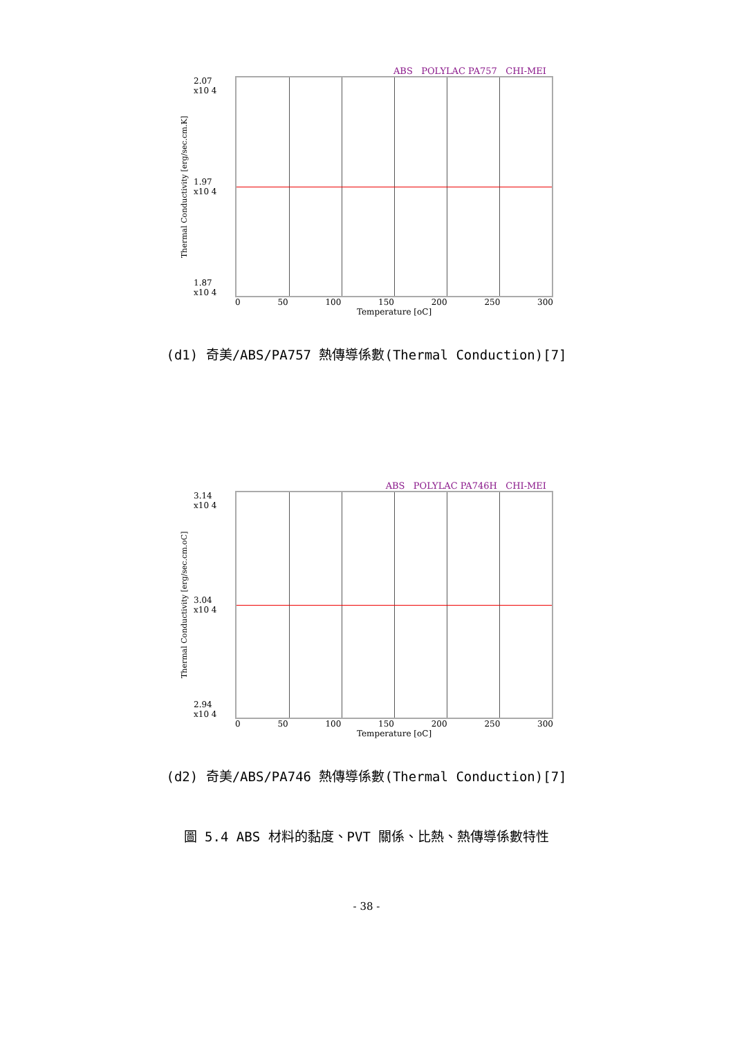ABS POLYLAC PA757 CHI-MEI
Thermal Conductivity [erg/sec.cm.K]
2.07
x10 4
1.97
x10 4
1.87
x10 4
0 50 100 150 200 250 300
Temperature [oC]
(d1) 奇美/ABS/PA757 熱傳導係數(Thermal Conduction)[7]
ABS POLYLAC PA746H CHI-MEI
Thermal Conductivity [erg/sec.cm.oC]
3.14
x10 4
3.04
x10 4
2.94
x10 4
0 50 100 150 200 250 300
Temperature [oC]
(d2) 奇美/ABS/PA746 熱傳導係數(Thermal Conduction)[7]
圖 5.4 ABS 材料的黏度、PVT 關係、比熱、熱傳導係數特性
- 38 -